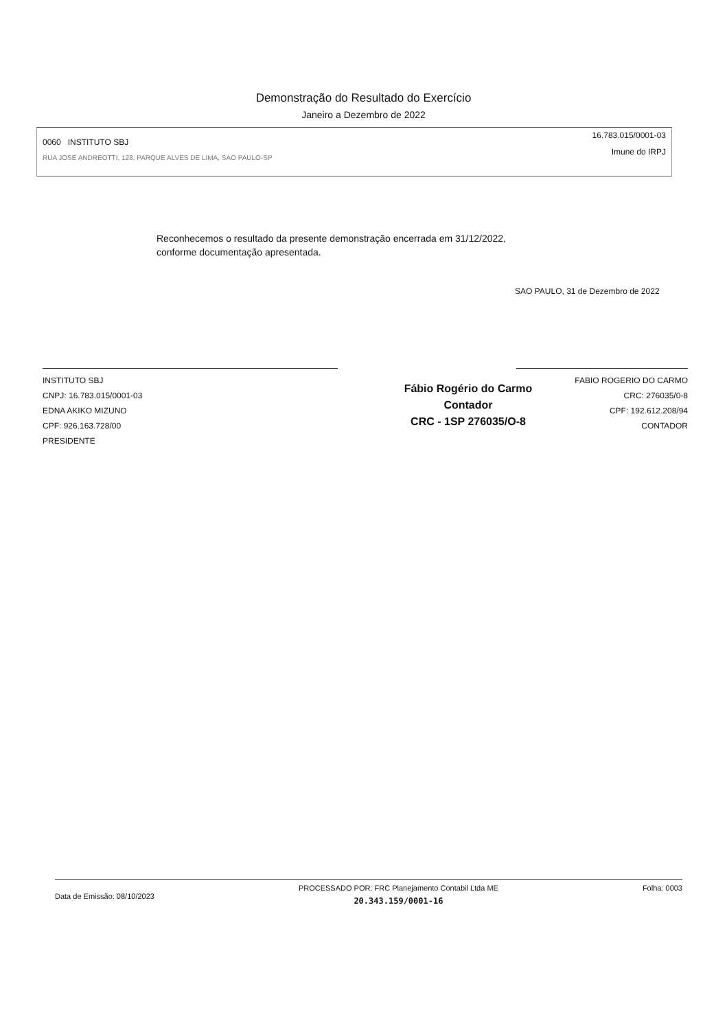Demonstração do Resultado do Exercício
Janeiro a Dezembro de 2022
0060 INSTITUTO SBJ
RUA JOSE ANDREOTTI, 128, PARQUE ALVES DE LIMA, SAO PAULO-SP
16.783.015/0001-03
Imune do IRPJ
Reconhecemos o resultado da presente demonstração encerrada em 31/12/2022,
conforme documentação apresentada.
SAO PAULO, 31 de Dezembro de 2022
INSTITUTO SBJ
CNPJ: 16.783.015/0001-03
EDNA AKIKO MIZUNO
CPF: 926.163.728/00
PRESIDENTE
Fábio Rogério do Carmo
Contador
CRC - 1SP 276035/O-8
FABIO ROGERIO DO CARMO
CRC: 276035/0-8
CPF: 192.612.208/94
CONTADOR
Data de Emissão: 08/10/2023
PROCESSADO POR: FRC Planejamento Contabil Ltda ME
20.343.159/0001-16
Folha: 0003